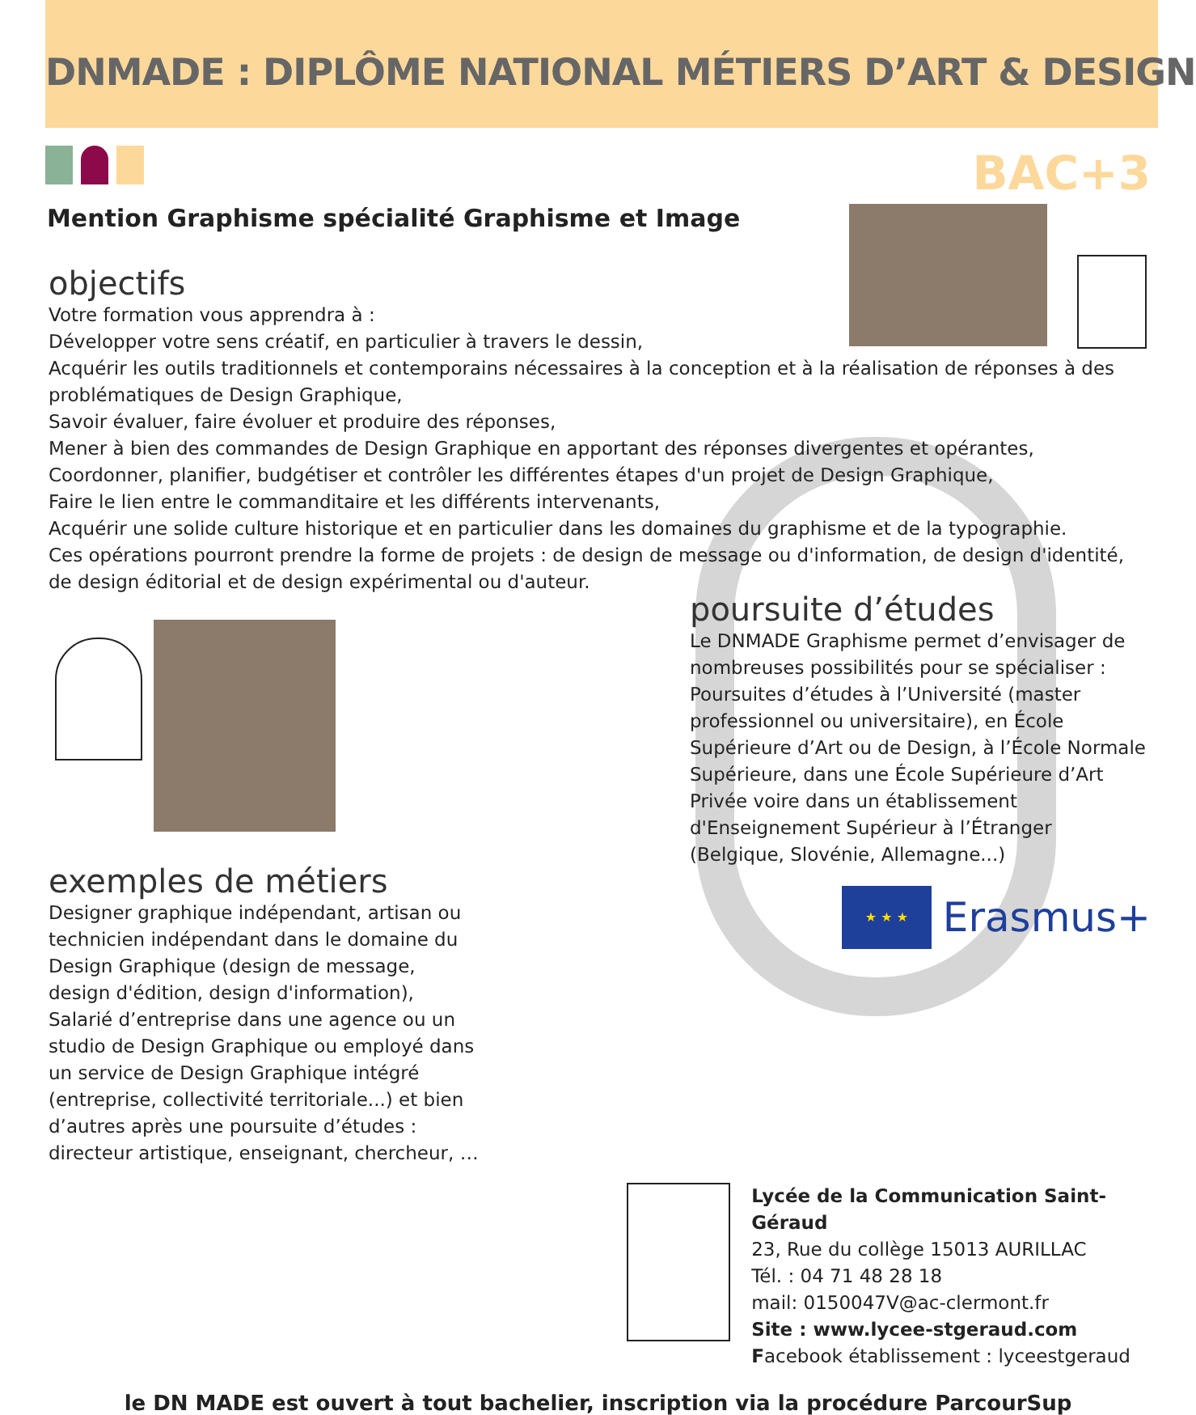DNMADE : DIPLÔME NATIONAL MÉTIERS D’ART & DESIGN
BAC+3
Mention Graphisme spécialité Graphisme et Image
objectifs
Votre formation vous apprendra à :
Développer votre sens créatif, en particulier à travers le dessin,
Acquérir les outils traditionnels et contemporains nécessaires à la conception et à la réalisation de réponses à des problématiques de Design Graphique,
Savoir évaluer, faire évoluer et produire des réponses,
Mener à bien des commandes de Design Graphique en apportant des réponses divergentes et opérantes,
Coordonner, planifier, budgétiser et contrôler les différentes étapes d'un projet de Design Graphique,
Faire le lien entre le commanditaire et les différents intervenants,
Acquérir une solide culture historique et en particulier dans les domaines du graphisme et de la typographie.
Ces opérations pourront prendre la forme de projets : de design de message ou d'information, de design d'identité, de design éditorial et de design expérimental ou d'auteur.
exemples de métiers
Designer graphique indépendant, artisan ou technicien indépendant dans le domaine du Design Graphique (design de message, design d'édition, design d'information), Salarié d’entreprise dans une agence ou un studio de Design Graphique ou employé dans un service de Design Graphique intégré (entreprise, collectivité territoriale...) et bien d’autres après une poursuite d’études : directeur artistique, enseignant, chercheur, …
poursuite d’études
Le DNMADE Graphisme permet d’envisager de nombreuses possibilités pour se spécialiser : Poursuites d’études à l’Université (master professionnel ou universitaire), en École Supérieure d’Art ou de Design, à l’École Normale Supérieure, dans une École Supérieure d’Art Privée voire dans un établissement d'Enseignement Supérieur à l’Étranger (Belgique, Slovénie, Allemagne...)
★ ★ ★
Erasmus+
Lycée de la Communication Saint-Géraud
23, Rue du collège 15013 AURILLAC
Tél. : 04 71 48 28 18
mail: 0150047V@ac-clermont.fr
Site : www.lycee-stgeraud.com
Facebook établissement : lyceestgeraud
le DN MADE est ouvert à tout bachelier, inscription via la procédure ParcourSup